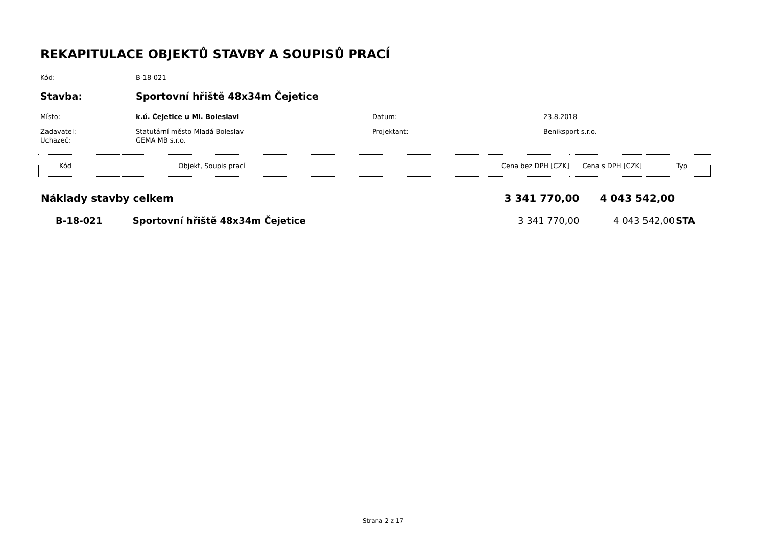REKAPITULACE OBJEKTŮ STAVBY A SOUPISŮ PRACÍ
Kód: B-18-021
Stavba: Sportovní hřiště 48x34m Čejetice
Místo: k.ú. Čejetice u Ml. Boleslavi Datum: 23.8.2018
Zadavatel: Statutární město Mladá Boleslav Projektant: Beniksport s.r.o.
Uchazeč: GEMA MB s.r.o.
| Kód | Objekt, Soupis prací | Cena bez DPH [CZK] | Cena s DPH [CZK] | Typ |
| Náklady stavby celkem | | 3 341 770,00 | 4 043 542,00 | |
| B-18-021 | Sportovní hřiště 48x34m Čejetice | 3 341 770,00 | 4 043 542,00 | STA |
Strana 2 z 17